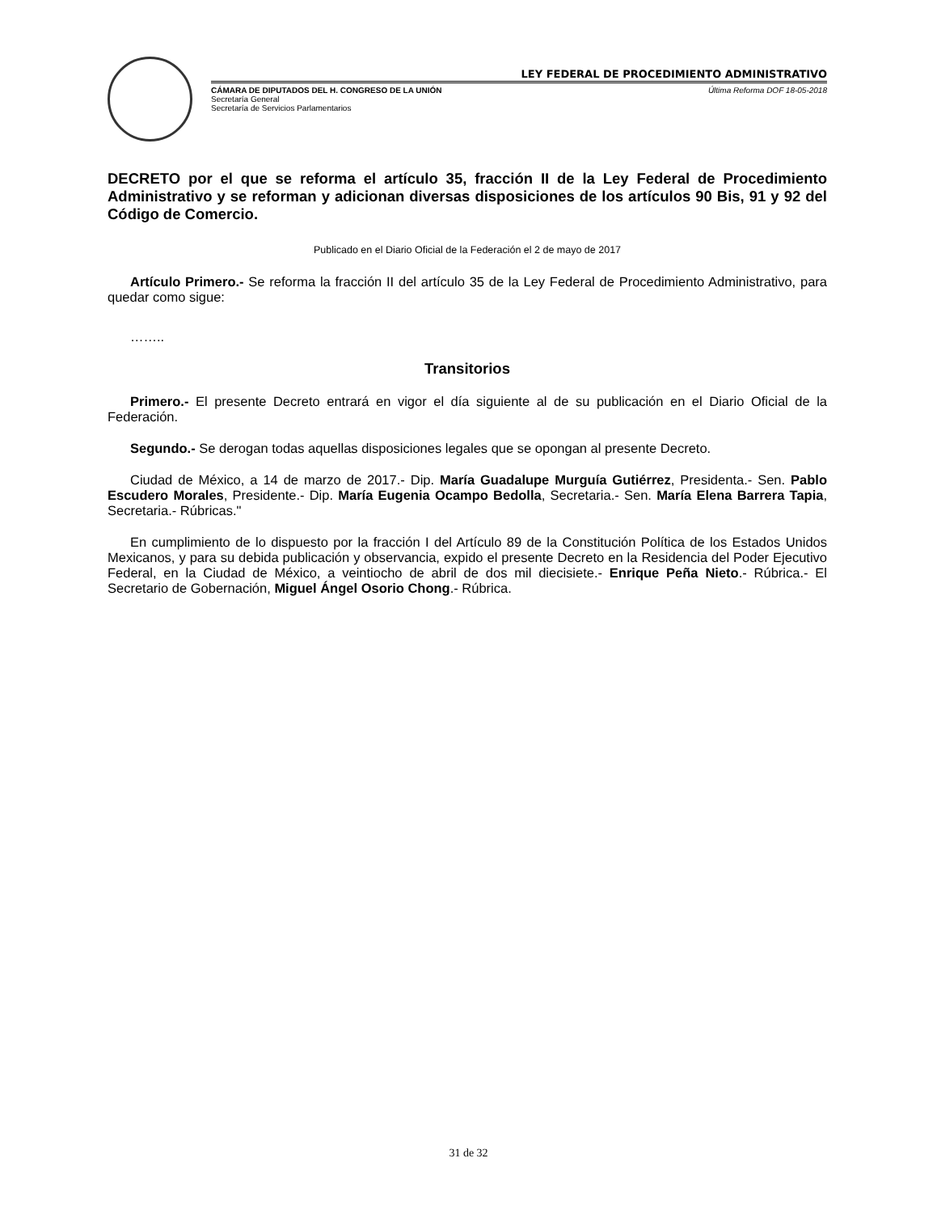LEY FEDERAL DE PROCEDIMIENTO ADMINISTRATIVO
CÁMARA DE DIPUTADOS DEL H. CONGRESO DE LA UNIÓN Última Reforma DOF 18-05-2018
Secretaría General
Secretaría de Servicios Parlamentarios
DECRETO por el que se reforma el artículo 35, fracción II de la Ley Federal de Procedimiento Administrativo y se reforman y adicionan diversas disposiciones de los artículos 90 Bis, 91 y 92 del Código de Comercio.
Publicado en el Diario Oficial de la Federación el 2 de mayo de 2017
Artículo Primero.- Se reforma la fracción II del artículo 35 de la Ley Federal de Procedimiento Administrativo, para quedar como sigue:
……..
Transitorios
Primero.- El presente Decreto entrará en vigor el día siguiente al de su publicación en el Diario Oficial de la Federación.
Segundo.- Se derogan todas aquellas disposiciones legales que se opongan al presente Decreto.
Ciudad de México, a 14 de marzo de 2017.- Dip. María Guadalupe Murguía Gutiérrez, Presidenta.- Sen. Pablo Escudero Morales, Presidente.- Dip. María Eugenia Ocampo Bedolla, Secretaria.- Sen. María Elena Barrera Tapia, Secretaria.- Rúbricas."
En cumplimiento de lo dispuesto por la fracción I del Artículo 89 de la Constitución Política de los Estados Unidos Mexicanos, y para su debida publicación y observancia, expido el presente Decreto en la Residencia del Poder Ejecutivo Federal, en la Ciudad de México, a veintiocho de abril de dos mil diecisiete.- Enrique Peña Nieto.- Rúbrica.- El Secretario de Gobernación, Miguel Ángel Osorio Chong.- Rúbrica.
31 de 32